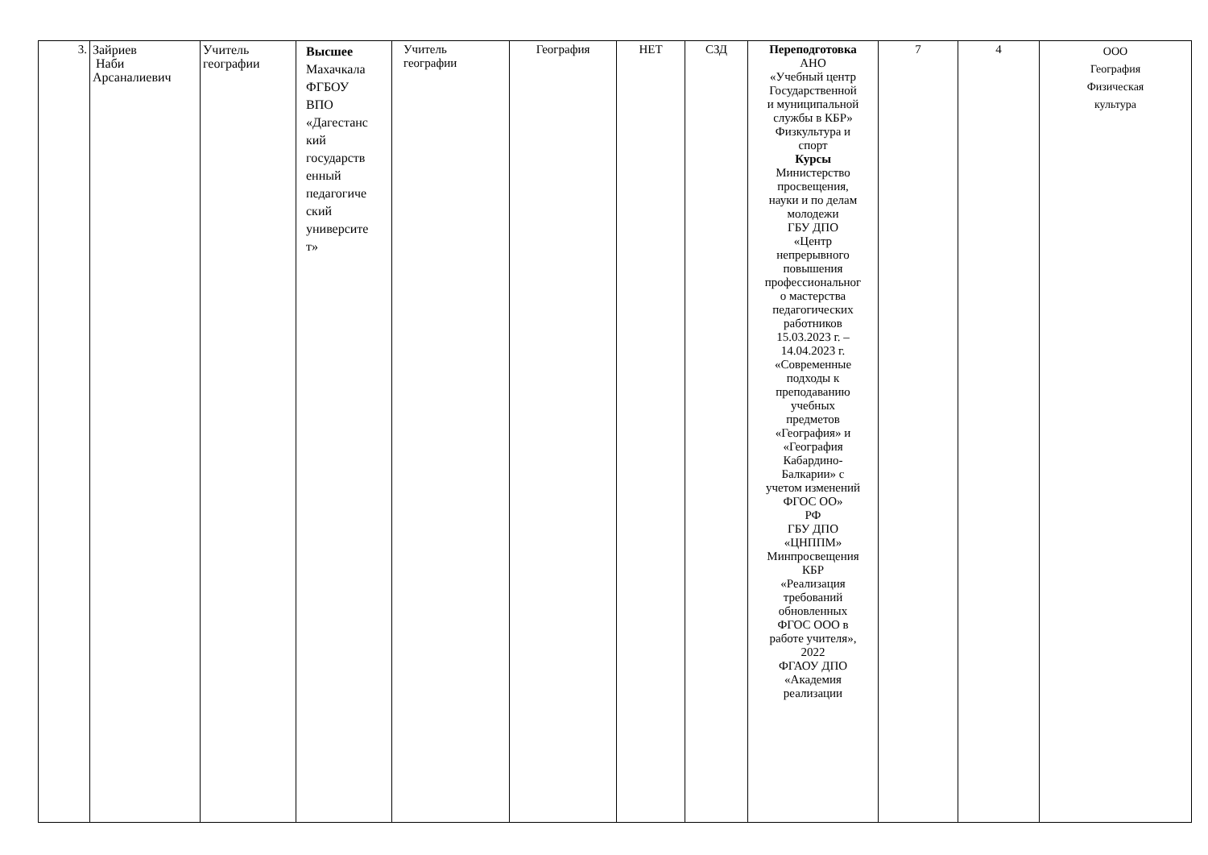| 3. | Зайриев Наби Арсаналиевич | Учитель географии | Высшее Махачкала ФГБОУ ВПО «Дагестанс кий государств енный педагогиче ский университе т» | Учитель географии | География | НЕТ | СЗД | Переподготовка АНО «Учебный центр Государственной и муниципальной службы в КБР» Физкультура и спорт Курсы Министерство просвещения, науки и по делам молодежи ГБУ ДПО «Центр непрерывного повышения профессиональног о мастерства педагогических работников 15.03.2023 г. – 14.04.2023 г. «Современные подходы к преподаванию учебных предметов «География» и «География Кабардино- Балкарии» с учетом изменений ФГОС ОО» РФ ГБУ ДПО «ЦНППМ» Минпросвещения КБР «Реализация требований обновленных ФГОС ООО в работе учителя», 2022 ФГАОУ ДПО «Академия реализации | 7 | 4 | ООО География Физическая культура |